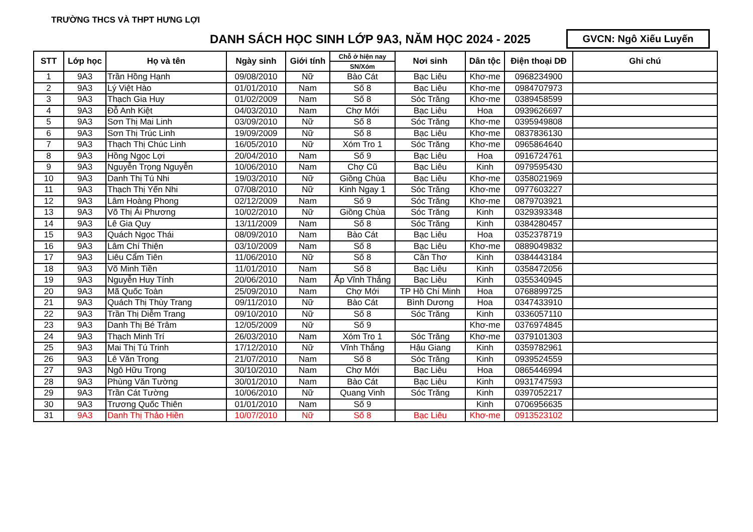TRƯỜNG THCS VÀ THPT HƯNG LỢI
DANH SÁCH HỌC SINH LỚP 9A3, NĂM HỌC 2024 - 2025
GVCN: Ngô Xiếu Luyến
| STT | Lớp học | Họ và tên | Ngày sinh | Giới tính | Chỗ ở hiện nay | Nơi sinh | Dân tộc | Điện thoại DĐ | Ghi chú |
| --- | --- | --- | --- | --- | --- | --- | --- | --- | --- |
| | | | | | SN/Xóm | | | | |
| 1 | 9A3 | Trần Hồng Hạnh | 09/08/2010 | Nữ | Bào Cát | Bạc Liêu | Khơ-me | 0968234900 | |
| 2 | 9A3 | Lý Việt Hào | 01/01/2010 | Nam | Số 8 | Bạc Liêu | Khơ-me | 0984707973 | |
| 3 | 9A3 | Thạch Gia Huy | 01/02/2009 | Nam | Số 8 | Sóc Trăng | Khơ-me | 0389458599 | |
| 4 | 9A3 | Đỗ Anh Kiệt | 04/03/2010 | Nam | Chợ Mới | Bạc Liêu | Hoa | 0939626697 | |
| 5 | 9A3 | Sơn Thị Mai Linh | 03/09/2010 | Nữ | Số 8 | Sóc Trăng | Khơ-me | 0395949808 | |
| 6 | 9A3 | Sơn Thị Trúc Linh | 19/09/2009 | Nữ | Số 8 | Bạc Liêu | Khơ-me | 0837836130 | |
| 7 | 9A3 | Thạch Thị Chúc Linh | 16/05/2010 | Nữ | Xóm Tro 1 | Sóc Trăng | Khơ-me | 0965864640 | |
| 8 | 9A3 | Hồng Ngọc Lợi | 20/04/2010 | Nam | Số 9 | Bạc Liêu | Hoa | 0916724761 | |
| 9 | 9A3 | Nguyễn Trọng Nguyễn | 10/06/2010 | Nam | Chợ Cũ | Bạc Liêu | Kinh | 0979595430 | |
| 10 | 9A3 | Danh Thị Tú Nhi | 19/03/2010 | Nữ | Giồng Chùa | Bạc Liêu | Khơ-me | 0358021969 | |
| 11 | 9A3 | Thạch Thị Yến Nhi | 07/08/2010 | Nữ | Kinh Ngay 1 | Sóc Trăng | Khơ-me | 0977603227 | |
| 12 | 9A3 | Lâm Hoàng Phong | 02/12/2009 | Nam | Số 9 | Sóc Trăng | Khơ-me | 0879703921 | |
| 13 | 9A3 | Võ Thị Ái Phương | 10/02/2010 | Nữ | Giồng Chùa | Sóc Trăng | Kinh | 0329393348 | |
| 14 | 9A3 | Lê Gia Quy | 13/11/2009 | Nam | Số 8 | Sóc Trăng | Kinh | 0384280457 | |
| 15 | 9A3 | Quách Ngọc Thái | 08/09/2010 | Nam | Bào Cát | Bạc Liêu | Hoa | 0352378719 | |
| 16 | 9A3 | Lâm Chí Thiện | 03/10/2009 | Nam | Số 8 | Bạc Liêu | Khơ-me | 0889049832 | |
| 17 | 9A3 | Liêu Cẩm Tiên | 11/06/2010 | Nữ | Số 8 | Cần Thơ | Kinh | 0384443184 | |
| 18 | 9A3 | Võ Minh Tiền | 11/01/2010 | Nam | Số 8 | Bạc Liêu | Kinh | 0358472056 | |
| 19 | 9A3 | Nguyễn Huy Tính | 20/06/2010 | Nam | Ấp Vĩnh Thắng | Bạc Liêu | Kinh | 0355340945 | |
| 20 | 9A3 | Mã Quốc Toàn | 25/09/2010 | Nam | Chợ Mới | TP Hồ Chí Minh | Hoa | 0768899725 | |
| 21 | 9A3 | Quách Thị Thùy Trang | 09/11/2010 | Nữ | Bào Cát | Bình Dương | Hoa | 0347433910 | |
| 22 | 9A3 | Trần Thị Diễm Trang | 09/10/2010 | Nữ | Số 8 | Sóc Trăng | Kinh | 0336057110 | |
| 23 | 9A3 | Danh Thị Bé Trâm | 12/05/2009 | Nữ | Số 9 | | Khơ-me | 0376974845 | |
| 24 | 9A3 | Thạch Minh Trí | 26/03/2010 | Nam | Xóm Tro 1 | Sóc Trăng | Khơ-me | 0379101303 | |
| 25 | 9A3 | Mai Thị Tú Trinh | 17/12/2010 | Nữ | Vĩnh Thắng | Hậu Giang | Kinh | 0359782961 | |
| 26 | 9A3 | Lê Văn Trọng | 21/07/2010 | Nam | Số 8 | Sóc Trăng | Kinh | 0939524559 | |
| 27 | 9A3 | Ngô Hữu Trọng | 30/10/2010 | Nam | Chợ Mới | Bạc Liêu | Hoa | 0865446994 | |
| 28 | 9A3 | Phùng Văn Tường | 30/01/2010 | Nam | Bào Cát | Bạc Liêu | Kinh | 0931747593 | |
| 29 | 9A3 | Trần Cát Tường | 10/06/2010 | Nữ | Quang Vinh | Sóc Trăng | Kinh | 0397052217 | |
| 30 | 9A3 | Trương Quốc Thiên | 01/01/2010 | Nam | Số 9 | | Kinh | 0706956635 | |
| 31 | 9A3 | Danh Thị Thảo Hiền | 10/07/2010 | Nữ | Số 8 | Bạc Liêu | Khơ-me | 0913523102 | |